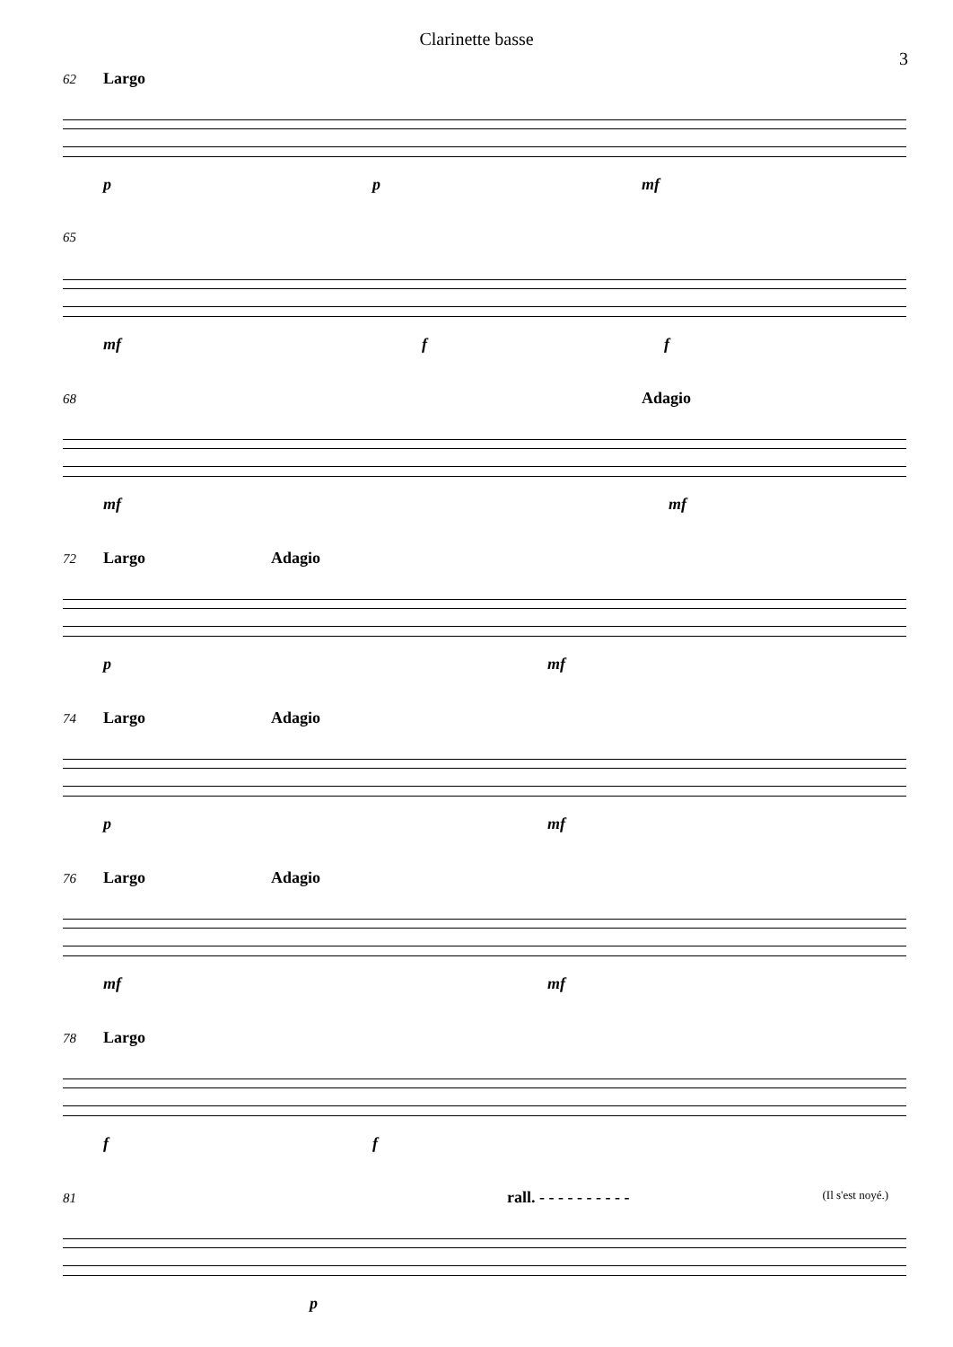Clarinette basse
3
62 Largo
p p mf
65
mf f f
68 Adagio
mf mf
72 Largo Adagio
p mf
74 Largo Adagio
p mf
76 Largo Adagio
mf mf
78 Largo
f f
81 rall. - - - - - - - - - - (Il s'est noyé.)
p